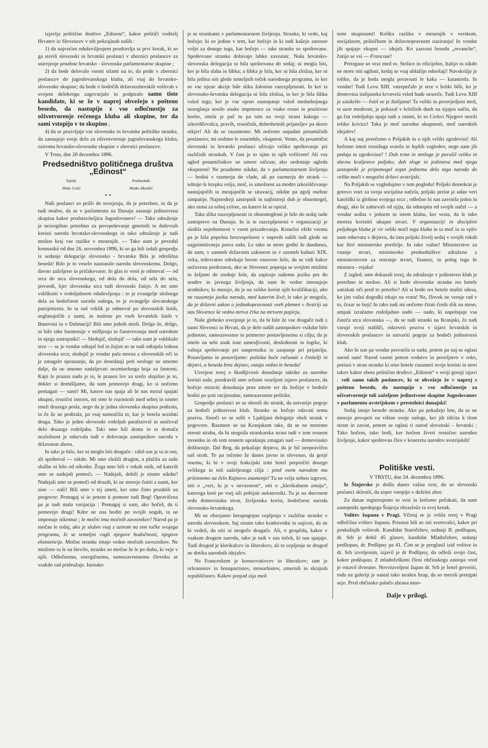izjavlja politično društvo „Edinost“, kakor političi voditelj Hrvatov in Slovencev v teh pokrajinah naših :
1) da najvećim oduševiljenjem pozdravlja ta prvi korak, ki so ga storili slovenski in hrvatski poslanci v zbornici poslancev za ustrojenje posebne hrvatsko - slovenske parlamentarne skupine ;
2) da bode delovalo vsemi silami na to, da pride v zbornici poslancev do jugoslovanskega kluba, ali vsaj do hrvatsko-slovenske skupine; da bode o bodočih državnozborskih volitvah v svojem delokrogu zagovarjalo in podpiralo samo tiste kandidate, ki se že v naprej obvežejo s pošteno besedo, da nastopijo z vso odločnostjo za oživotvorenje rečenega kluba ali skupine, ter da sami vstopijo v to skupino ;
4) da se pozivljajo vse slovenske in hrvatske politiške stranke, da zasnujejo svoje delo za oživotvorenje jugoslovanskega kluba, oziroma hrvatsko-slovenske skupine v zbornici poslancev.
V Trstu, dne 20 decembra 1896.
Predsedništvo političnega društva „Edinost“
Tajnik:
Maks Cotič
Predsednik:
Matko Mandić.
* *
Naši poslanci so prišli do uverjenja, da je potrebno, in da je tudi možno, da se v parlamentu na Dunaju zasnuje jedinstvena skupina kakor predstaviteljica Jugoslovanov! — Tako združenje je neizogibno potrebno za povspeševanje gmotnih in duševnih koristi naroda hrvatsko-slovenskega in tako združenje je tudi možno kraj vse razlike v menenjih. — Tako nam je povedal komunikè od dne 26. novembra 1896, ki so ga bili izdali gospodje iz sedanje delegacije slovensko - hrvatske Bila je odrešilna beseda! Bilo je to veselo naznanilo narodu slovenskemu. Dolgo, davno zaželjeno in pričakovano. In glas te vesti je odmeval — od srca do srca slovenskega, od dola do dola, od sela do sela, povsodi, kjer slovenska srca tudi slovenski čutijo. A mi smo vsklikniti v rodoljubnem oduševljenju : to je evangelje složnega dela za bodočnost naroda našega, to je evangelje slovanskega patrijotizma. In ta naš vsklik je odmeval po slovenskih listih, soglasujočih z nami, in malone po vseh hrvatskih listih v Banovini in v Dalmaciji! Bili smo jednih misli. Dolgo že, dolgo, ni bilo take harmonije v mišljenju in čutstvovanju med narodom in njega zastopniki! — Slednjič, slednjič — tako nam je vsklikalo srce — se je vendar odtajal led in žnjim so se tudi odtajala ledena slovenska srca; slednjič je vendar pala mrena z slovenskih oči in je zmagalo spoznanje, da po dosedanji poti nesloge ne smemo dalje, da ne smemo nadaljevati nezmiselnega boja za fantomi. Kajti le prazna nada je to, le prazen lov za srečo slepilno je to, dokler si domišljamo, da nam pomorejo drugi, ko si nočemo pomagati — sami! Mi, katere nas spaja ali bi nas moral spajati ukupni, resnični interes, mi smo le rezonirali med seboj in nismo imeli druzega posla, nego da je jedna slovenska skupina podirala, in če že ne podirala, pa vsaj sumničila to, kar je hotela sezidati druga. Tako je jeden slovenski rodoljub paralizoval in uničeval delo druzega rodoljuba. Taki smo bili doma in ta domača nezložnost je odsevala tudi v delovanju zastopnikov naroda v državnem zboru.
In tako je bilo, ker ni moglo biti drugače : rabil nas je ta in oni, ali spoštoval — nikdo. Mi smo služili drugim, a plačila za naše službe ni bilo od nikoder. Žoga smo bili v rokah onih, od katerih smo se nadejali pomoći. — Nadejali, dobili je nismo nikdar! Nadejali smo se pomoči od druzih, ki ne morejo čutiti z nami, ker niso — naši! Bili smo v tej zmoti, ker smo čisto pozabili na pregovor: Pomagaj si in potem ti pomore tudi Bog! Opravičena pa je tudi mala varijacija : Pomagaj si sam, ako hočeš, da ti pomorejo drugi! Kdor ne zna hoditi po svojih nogah, ta ne imponuje nikomur ; le močni ima močnih zaveznikov! Narod pa je močan le tedaj, ako je složen vsaj z ozirom na one točke svojega programa, ki se temeljni vogli njegove bodočnosti, njegove eksistencije. Močne stranke imajo vedno močnih zaveznikov. Ne mislimo tu le na število, stranke so močne še le po duhu, ki veje v njih. Odločnemu, energičnemu, samozavestnemu človeku se vsakdo rad pridružuje. Istotako
je se strankami v parlamentarnem življenju. Stranke, ki vedo, kaj hočejo; ki so jedine v tem, kar hočejo in ki tudi kažejo zaresno voljo za dosego tega, kar hočejo — take stranke so spoštovane. Spoštovane stranke dobivajo lahko zaveznic. Naša hrvatsko-slovenska delegacija ni bila spoštovana do sedaj; ni mogla biti, ker je bila slaba in šibka; a šibka je bila, ker ni bila zložna, ker ni bila jedina niti glede temeljnih toček narodnega programa, in ker so vse njene akcije bile slika žalostne razcepljenosti. In ker ta slovensko-hrvatska delegacija ni bila zložna, in ker je bila šibka vsled tega; ker je vse njeno nastopanje vsled medsebojnega nesoglasja nosilo znake impotence za vsako resno in pozitivno borbo, imela je pač tu pa tam na svoji strani kakega — izkoriščevalca, pravih, resničnih, dobrohotnih prijateljev pa skoro nikjer! Ali da se razumemo. Mi nočemo napadati posamičnih poslancev, mi sodimo le ensemble, vkupnost. Vemo, da posamični slovenski in hrvatski poslanci uživajo veliko spoštovanje pri različnih strankah. V čast je to njim in njih volilcem! Ali ves ugled posamičnikov ne zmore ničesar, ako nedostaje ugleda vkupnosti! Ne pozabimo nikdar, da v parlamentarnem življenju — bodisi v razmerju do vlade, ali pa razmerju do strank — tehtajo le krepka volja, moč, in zmožnost za modro izkoriščevanje nastajajočih in menjajočih se situvacij, nikdar pa zgolj osebne simpatije. Najmodreji zastopnik in najbistreji duh je obnemogel, ako nima za seboj celote, na katero bi se opiral.
Taka slika razcepljenosti in obnemoglosti je bilo do sedaj naše zastopstvo na Dunaju. In iz te razcepljenosti v organizaciji je sledila nejednotnost v vsem prizadevanju. Konečni efekt vsemu pa je bila popolna brezvspešnost v naporih naših tudi glede na najprimitivneja prava naša. Le tako se more goditi še dandanes, da nam, v zasmeh državnim zakonom in v zasmeh kulturi XIX. veka, trdovratno odrekajo borno osnovno šolo, da se vidi kakor nečuvena predrznost, ako se Slovenec popenja se svojimi mislimi in željami do srednje šole, da zapirajo našemu jeziku pot do uradov in javnega življenja, da nam še vedno imenujejo uradnikov, ki menijo, da je na veliko korist njih kvalifikaciji, ako ne razumejo jezika naroda, med katerim živè; le tako je mogoče, da je državni zakon o jednakopravnosti vseh plemen v Avstriji za nas Slovence še vedno mrtva črka na mrtvem papirju.
Naše globoko uverjenje je to, da bi bilo že vse drugače tudi z nami Slovenci in Hrvati, da je delo naših zastopnikov vsikdar bilo jednotno, samozavestno in primerno postavljenemu si cilju; da je imelo na sebi znak tiste zanesljivosti, doslednosti in logike, ki vzbuja spoštovanje pri nasprotniku in zaupanje pri prijatelju. Ponavljamo in ponavljamo: politika hoče računati s činitelji in dejstvi, a beseda brez dejstev, ostaja vedno le beseda!
Uverjeni torej o škodljivosti dosedanje taktike za narodne koristi naše, pozdravili smo srčnim veseljem izjavo poslancev, da hočejo ostaviti dosedanja pota zmote ter da hočejo v bodoče hoditi po poti racijonalne, samozavestne politike.
Gospodje poslanci so se obrnili do strank, da ustvarijo pogoje za bodoči jedinstveni klub. Stranke se hočejo odzvati temu pozivu. Sinoči so se sešli v Ljubljani delegatje obeh strank v pogovore. Razmere so na Kranjskem take, da se ne moremo otresti strahu, da bi utegnila strankarska strast tudi v tem resnem trenotku in ob tem resnem uprašanju zmagati nad — domovinsko dolžnostjo. Dal Bog, da pokažajo dejstva, da je bil neopravičen naš strah. To pa rečemo že danes javno in slovesno, da gorjé onemu, ki bi v svoji frakcijski trmi hotel preprečiti dosego velikega in toli zaželjenega cilja : pred vsem narodom mu pritisnemo na čelo Kajnovo znamenje! Tu ne velja noben izgovor, niti o „veri, ki je v nevarnosti“, niti o „klerikalnem zmaju“, katerega hotè po vsej sili pobijati nekaterniki. Tu je na dnevnem redu domovinska stvar, življenska korist, bodočnost naroda slovensko-hrvatskega.
Mi ne obsojamo brezpogojno cepljenja v različne stranke v narodu slovenskem. Saj nismo tako kratkovidni in najivni, da ne bi vedeli, da niti ni mogoče drugače. Ali, o gospôda, kakor v vsakem drugem narodu, tako je tudi v nas toček, ki nas spajajo. Tudi drugod je klerikalcev in liberalcev, ali to cepljenje se drugod ne dotika narodnih idejalov.
Na Francoskem je konservativcev in liberalcev; tam je orleanistov in bonapartistov, monarhistov, zmernih in skrajnih republičanov. Kakov prepad zija med
temi skupinami! Kolika razlika v menenjih v verskem, socijalnem, političkem in državnopravnem naziranju! In vendar jih spajajo vkupni — idejali. Ko zazveni beseda „revanche“, čutijo se vsi — Francoze!
Pretrgane so vezi med sv. Stolico in oficijelno, Italijo in nikdo ne more niti ugibati, kedaj se vsaj ublažijo odnošaji! Navskrižje je toliko, da je boda mogla poravnati le kaka — katastrofa. In vendar! Tudi Levu XIII. vstrepečalo je srce v britki bôli, ko je domovina italijanska krvavela vsled hude nesreče. Tudi Levu XIII je zaiskrilo — čutil se je Italijana! Ta veliki in prosvjetljeni mož, ta uzor modrosti, je pokazal v kritičnih dneh na sijajen način, da ga čut rodoljubja spaja tudi z onimi, ki so Cerkvi Njegovi storili toliko krivice! Taka je moč narodne ukupnosti, moč narodnih idejalov!
A kaj naj porečemo o Poljakih in o njih veliki zgodovini! Ali hočemo imeti resnišega svarila in lepših vzgledov, nego nam jih podaja ta zgodovina? ! Duh trme in nesloge je porušil veliko in slavno kraljestvo poljsko; duh sloge in jedinstva med njega zastopniki je pripomogel zopet jednemu delu tega naroda do velike moči v mogočni državi avstrijski.
Na Poljakih se vzgledujmo v tem pogledu! Poljski demokrat je gotovo vnet za svoja socijalna načela, poljski prelat je udan veri katoliški iz globine svojega srca ; odločno bi nas zavrnila jeden in drugi, ako bi zahtevali od njiju, da odstopita od svojih načel — a vendar sedita v jednem in istem klubu, ker vesta, da le tako moreta koristiti ukupni stvari. V organizaciji in disciplini poljskega kluba je vir veliki moči tega kluba in ta moč in ta vpliv nam odsevata v dejstvu, da ima poljski živelj sedaj v svojih rokah kar štiri ministerske portfelje. In tako važne! Ministerstvo za vnanje stvari, ministersko predsedništvo združeno z ministerstvom za notranje stvari, finance, in poleg tega še ministra - rojaka!
Z izgled. smo dokazali torej, da združenje v jedinstven klub je potrebno in možno. Ali si bodo slovenske stranke res hotele zatiskati oči pred to potrebo? Ali si bodo res hotele mašiti ušesa, ko jim važni dogodki trkajo na vrata! Ne, človek ne veruje rad v to, česar se boji! In tako tudi mi nočemo črtati črnih slik na steno, ampak izražamo rodoljubno nado — nado, ki napolnjuje vsa čuteča srca slovanska —, da se tudi stranki na Kranjski, če tudi varujé svoji stališči, odzoveti pozivu v izjavi hrvatskih in slovenskih poslancev in ustvariti pogoje za bodoči jedinstveni klub.
Ako bi nas pa vendar prevarila ta nada, potem pa naj se oglasi narod sam! Narod vzemi potem vodstvo in poveljstvo v roko, potisni v stran stranke ki niso hotele razumeti svoje koristi in stori takov kakor obeta politično društvo „Edinost“ v svoji gornji izjavi : voli samo takih poslancev, ki se obvežejo že v naprej s pošteno besedo, da nastopijo z vso odločnostjo za oživotvorenje toli zaželjene jedinstvene skupine Jugoslovanov v parlamentu avstrijskem v prestolnici dunajski!
Sedaj imajo besedo stranke. Ako pa pokažejo lete, da se ne morejo povspeti na višino svoje naloge, ker jih tišćita k tlom strast in zavist, potem se oglasi ti narod slovenski - hrvatski : Tako hočem, tako bodi, ker hočem živeti resnično narodno življenje, kakor spoštovan člen v koncertu narodov avstrijskih!
Politiške vesti.
V TRSTU, dne 24. decembra 1896.
Iz Štajerske je došla danes važna vest, da so slovenski poslanci sklenili, da zopet vstopijo v deželni zbor.
Za danas registrujemo to vest in hočemo počakati, da nam zastopniki spodnjega Štajerja obrazlože ta svoj korak.
Volitev župana v Pragi. Včeraj se je vršila torej v Pragi odločilna volitev župana. Prisotni bili so isti svetovalci, kakor pri poskušnjih volitvah. Kandidat Staročehov, sedanji II. podžupan, dr. Srb je dobil 45 glasov, kandidat Mladočehov, sedanji podžupan, dr. Podlipny pa 41. Čim se je proglasil izid volitve in dr. Srb izvoljenim, izjavil je dr Podlipny, da odloži svojo čast, kakor podžupan. Z mladočeškimi členi občinskega zastopa vred je ostavil dvorano. Novoizvoljeni župan dr. Srb je hotel govoriti, toda na galeriji je nastal tako strašen hrup, da so morali pretrgati sejo. Pred občinsko palačo zbrana mno-
Dalje v prilogi.